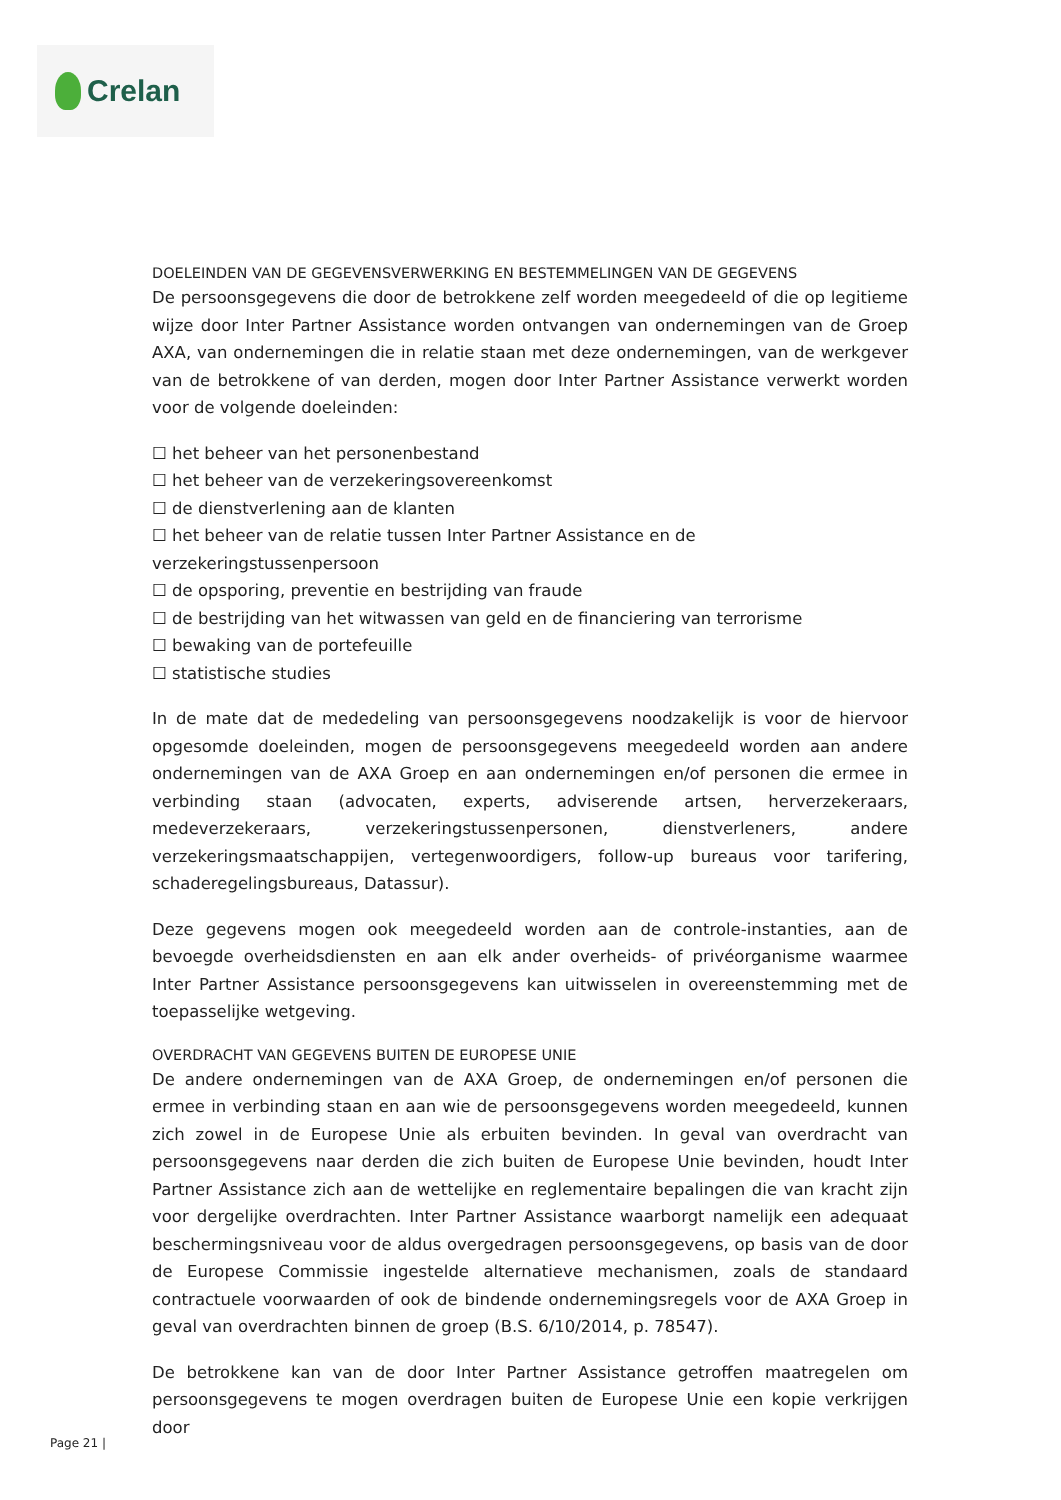Crelan
DOELEINDEN VAN DE GEGEVENSVERWERKING EN BESTEMMELINGEN VAN DE GEGEVENS
De persoonsgegevens die door de betrokkene zelf worden meegedeeld of die op legitieme wijze door Inter Partner Assistance worden ontvangen van ondernemingen van de Groep AXA, van ondernemingen die in relatie staan met deze ondernemingen, van de werkgever van de betrokkene of van derden, mogen door Inter Partner Assistance verwerkt worden voor de volgende doeleinden:
☐ het beheer van het personenbestand
☐ het beheer van de verzekeringsovereenkomst
☐ de dienstverlening aan de klanten
☐ het beheer van de relatie tussen Inter Partner Assistance en de verzekeringstussenpersoon
☐ de opsporing, preventie en bestrijding van fraude
☐ de bestrijding van het witwassen van geld en de financiering van terrorisme
☐ bewaking van de portefeuille
☐ statistische studies
In de mate dat de mededeling van persoonsgegevens noodzakelijk is voor de hiervoor opgesomde doeleinden, mogen de persoonsgegevens meegedeeld worden aan andere ondernemingen van de AXA Groep en aan ondernemingen en/of personen die ermee in verbinding staan (advocaten, experts, adviserende artsen, herverzekeraars, medeverzekeraars, verzekeringstussenpersonen, dienstverleners, andere verzekeringsmaatschappijen, vertegenwoordigers, follow-up bureaus voor tarifering, schaderegelingsbureaus, Datassur).
Deze gegevens mogen ook meegedeeld worden aan de controle-instanties, aan de bevoegde overheidsdiensten en aan elk ander overheids- of privéorganisme waarmee Inter Partner Assistance persoonsgegevens kan uitwisselen in overeenstemming met de toepasselijke wetgeving.
OVERDRACHT VAN GEGEVENS BUITEN DE EUROPESE UNIE
De andere ondernemingen van de AXA Groep, de ondernemingen en/of personen die ermee in verbinding staan en aan wie de persoonsgegevens worden meegedeeld, kunnen zich zowel in de Europese Unie als erbuiten bevinden. In geval van overdracht van persoonsgegevens naar derden die zich buiten de Europese Unie bevinden, houdt Inter Partner Assistance zich aan de wettelijke en reglementaire bepalingen die van kracht zijn voor dergelijke overdrachten. Inter Partner Assistance waarborgt namelijk een adequaat beschermingsniveau voor de aldus overgedragen persoonsgegevens, op basis van de door de Europese Commissie ingestelde alternatieve mechanismen, zoals de standaard contractuele voorwaarden of ook de bindende ondernemingsregels voor de AXA Groep in geval van overdrachten binnen de groep (B.S. 6/10/2014, p. 78547).
De betrokkene kan van de door Inter Partner Assistance getroffen maatregelen om persoonsgegevens te mogen overdragen buiten de Europese Unie een kopie verkrijgen door
Page 21 |